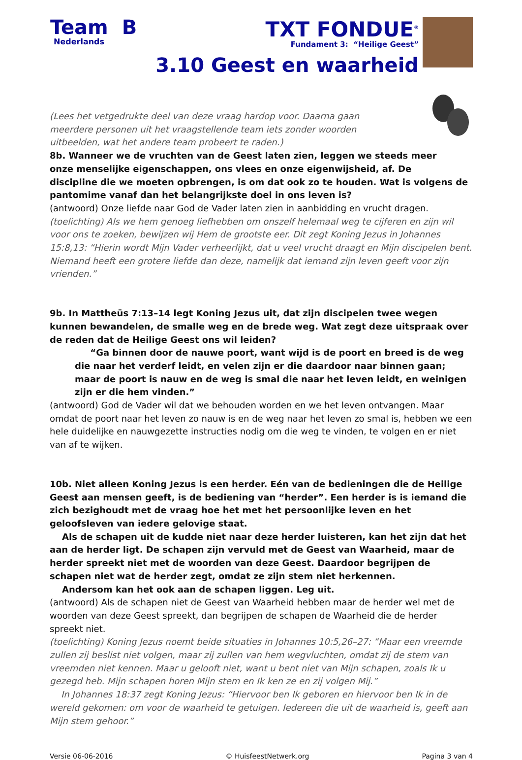Team B
Nederlands
TXT FONDUE<sup>®</sup>
Fundament 3: “Heilige Geest”
3.10 Geest en waarheid
(Lees het vetgedrukte deel van deze vraag hardop voor. Daarna gaan meerdere personen uit het vraagstellende team iets zonder woorden uitbeelden, wat het andere team probeert te raden.)
8b. Wanneer we de vruchten van de Geest laten zien, leggen we steeds meer
onze menselijke eigenschappen, ons vlees en onze eigenwijsheid, af. De
discipline die we moeten opbrengen, is om dat ook zo te houden. Wat is volgens de pantomime vanaf dan het belangrijkste doel in ons leven is?
(antwoord) Onze liefde naar God de Vader laten zien in aanbidding en vrucht dragen.
(toelichting) Als we hem genoeg liefhebben om onszelf helemaal weg te cijferen en zijn wil voor ons te zoeken, bewijzen wij Hem de grootste eer. Dit zegt Koning Jezus in Johannes 15:8,13: “Hierin wordt Mijn Vader verheerlijkt, dat u veel vrucht draagt en Mijn discipelen bent. Niemand heeft een grotere liefde dan deze, namelijk dat iemand zijn leven geeft voor zijn vrienden.”
9b. In Mattheüs 7:13–14 legt Koning Jezus uit, dat zijn discipelen twee wegen kunnen bewandelen, de smalle weg en de brede weg. Wat zegt deze uitspraak over de reden dat de Heilige Geest ons wil leiden?
“Ga binnen door de nauwe poort, want wijd is de poort en breed is de weg die naar het verderf leidt, en velen zijn er die daardoor naar binnen gaan; maar de poort is nauw en de weg is smal die naar het leven leidt, en weinigen zijn er die hem vinden.”
(antwoord) God de Vader wil dat we behouden worden en we het leven ontvangen. Maar omdat de poort naar het leven zo nauw is en de weg naar het leven zo smal is, hebben we een hele duidelijke en nauwgezette instructies nodig om die weg te vinden, te volgen en er niet van af te wijken.
10b. Niet alleen Koning Jezus is een herder. Eén van de bedieningen die de Heilige Geest aan mensen geeft, is de bediening van “herder”. Een herder is is iemand die zich bezighoudt met de vraag hoe het met het persoonlijke leven en het geloofsleven van iedere gelovige staat.
Als de schapen uit de kudde niet naar deze herder luisteren, kan het zijn dat het aan de herder ligt. De schapen zijn vervuld met de Geest van Waarheid, maar de herder spreekt niet met de woorden van deze Geest. Daardoor begrijpen de schapen niet wat de herder zegt, omdat ze zijn stem niet herkennen.
Andersom kan het ook aan de schapen liggen. Leg uit.
(antwoord) Als de schapen niet de Geest van Waarheid hebben maar de herder wel met de woorden van deze Geest spreekt, dan begrijpen de schapen de Waarheid die de herder spreekt niet.
(toelichting) Koning Jezus noemt beide situaties in Johannes 10:5,26–27: “Maar een vreemde zullen zij beslist niet volgen, maar zij zullen van hem wegvluchten, omdat zij de stem van vreemden niet kennen. Maar u gelooft niet, want u bent niet van Mijn schapen, zoals Ik u gezegd heb. Mijn schapen horen Mijn stem en Ik ken ze en zij volgen Mij.”
In Johannes 18:37 zegt Koning Jezus: “Hiervoor ben Ik geboren en hiervoor ben Ik in de wereld gekomen: om voor de waarheid te getuigen. Iedereen die uit de waarheid is, geeft aan Mijn stem gehoor.”
Versie 06-06-2016 © HuisfeestNetwerk.org Pagina 3 van 4